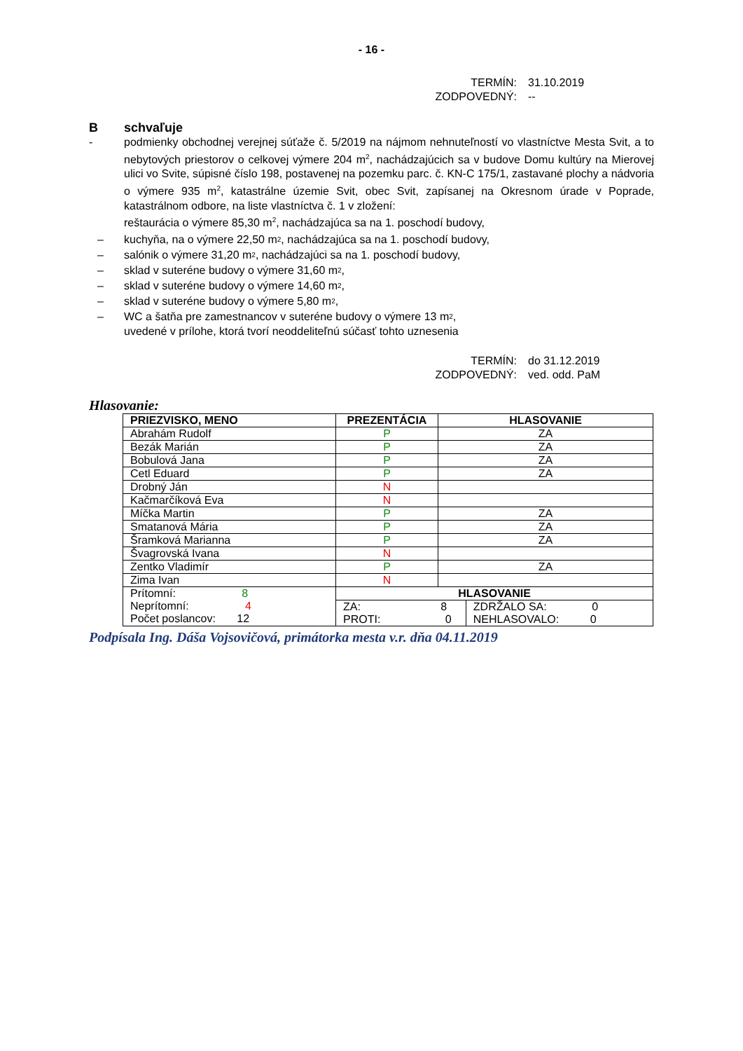- 16 -
TERMÍN: 31.10.2019
ZODPOVEDNÝ: --
B schvaľuje
- podmienky obchodnej verejnej súťaže č. 5/2019 na nájmom nehnuteľností vo vlastníctve Mesta Svit, a to nebytových priestorov o celkovej výmere 204 m<sup>2</sup>, nachádzajúcich sa v budove Domu kultúry na Mierovej ulici vo Svite, súpisné číslo 198, postavenej na pozemku parc. č. KN-C 175/1, zastavané plochy a nádvoria o výmere 935 m<sup>2</sup>, katastrálne územie Svit, obec Svit, zapísanej na Okresnom úrade v Poprade, katastrálnom odbore, na liste vlastníctva č. 1 v zložení:
reštaurácia o výmere 85,30 m<sup>2</sup>, nachádzajúca sa na 1. poschodí budovy,
– kuchyňa, na o výmere 22,50 m<sup>2</sup>, nachádzajúca sa na 1. poschodí budovy,
– salónik o výmere 31,20 m<sup>2</sup> , nachádzajúci sa na 1. poschodí budovy,
– sklad v suteréne budovy o výmere 31,60 m<sup>2</sup>,
– sklad v suteréne budovy o výmere 14,60 m<sup>2</sup>,
– sklad v suteréne budovy o výmere 5,80 m<sup>2</sup>,
– WC a šatňa pre zamestnancov v suteréne budovy o výmere 13 m<sup>2</sup>,
uvedené v prílohe, ktorá tvorí neoddeliteľnú súčasť tohto uznesenia
TERMÍN: do 31.12.2019
ZODPOVEDNÝ: ved. odd. PaM
Hlasovanie:
| PRIEZVISKO, MENO | PREZENTÁCIA | HLASOVANIE | |
| --- | --- | --- | --- |
| Abrahám Rudolf | P | ZA | |
| Bezák Marián | P | ZA | |
| Bobulová Jana | P | ZA | |
| Cetl Eduard | P | ZA | |
| Drobný Ján | N | | |
| Kačmarčíková Eva | N | | |
| Míčka Martin | P | ZA | |
| Smatanová Mária | P | ZA | |
| Šramková Marianna | P | ZA | |
| Švagrovská Ivana | N | | |
| Zentko Vladimír | P | ZA | |
| Zima Ivan | N | | |
| Prítomní: 8 Neprítomní: 4 Počet poslancov: 12 | HLASOVANIE | | |
| | ZA: 8 PROTI: 0 | | ZDRŽALO SA: 0 NEHLASOVALO: 0 |
Podpísala Ing. Dáša Vojsovičová, primátorka mesta v.r. dňa 04.11.2019